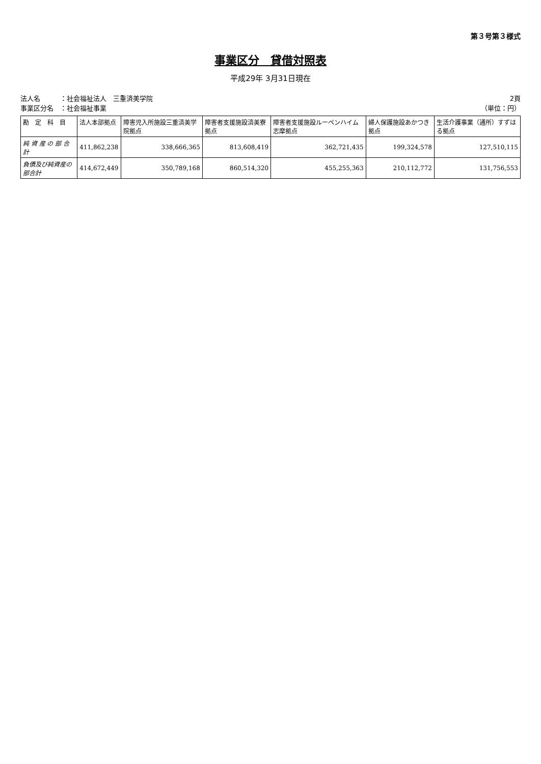第３号第３様式
事業区分　貸借対照表
平成29年 3月31日現在
法人名　　　：社会福祉法人　三重済美学院
事業区分名　：社会福祉事業
2頁
（単位：円）
| 勘 定 科 目 | 法人本部拠点 | 障害児入所施設三重済美学院拠点 | 障害者支援施設済美寮拠点 | 障害者支援施設ルーペンハイム志摩拠点 | 婦人保護施設あかつき拠点 | 生活介護事業（通所）すずはる拠点 |
| --- | --- | --- | --- | --- | --- | --- |
| 純 資 産 の 部 合 計 | 411,862,238 | 338,666,365 | 813,608,419 | 362,721,435 | 199,324,578 | 127,510,115 |
| 負債及び純資産の部合計 | 414,672,449 | 350,789,168 | 860,514,320 | 455,255,363 | 210,112,772 | 131,756,553 |